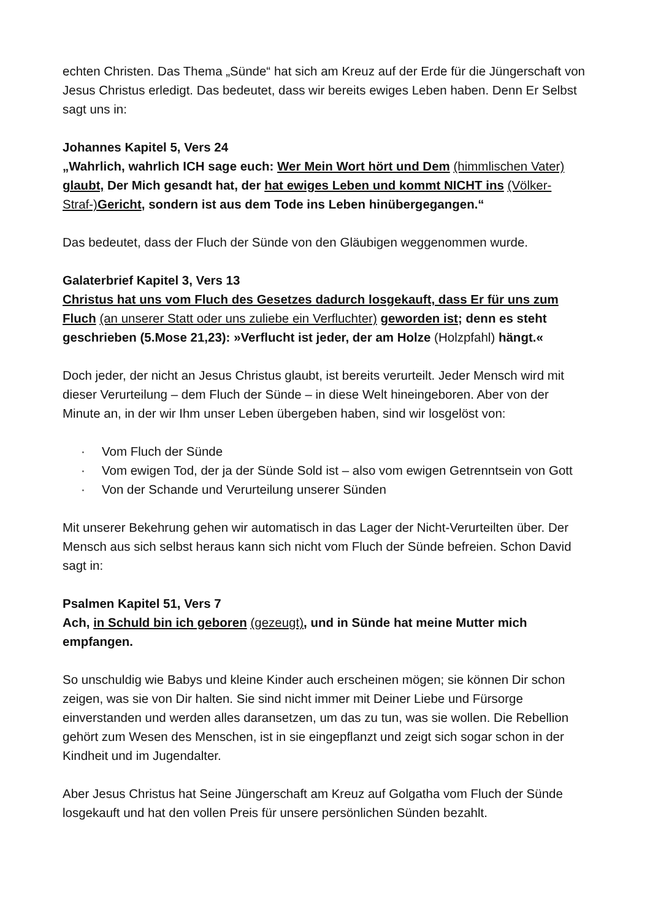echten Christen. Das Thema „Sünde“ hat sich am Kreuz auf der Erde für die Jüngerschaft von Jesus Christus erledigt. Das bedeutet, dass wir bereits ewiges Leben haben. Denn Er Selbst sagt uns in:
Johannes Kapitel 5, Vers 24
„Wahrlich, wahrlich ICH sage euch: Wer Mein Wort hört und Dem (himmlischen Vater) glaubt, Der Mich gesandt hat, der hat ewiges Leben und kommt NICHT ins (Völker-Straf-)Gericht, sondern ist aus dem Tode ins Leben hinübergegangen.“
Das bedeutet, dass der Fluch der Sünde von den Gläubigen weggenommen wurde.
Galaterbrief Kapitel 3, Vers 13
Christus hat uns vom Fluch des Gesetzes dadurch losgekauft, dass Er für uns zum Fluch (an unserer Statt oder uns zuliebe ein Verfluchter) geworden ist; denn es steht geschrieben (5.Mose 21,23): »Verflucht ist jeder, der am Holze (Holzpfahl) hängt.«
Doch jeder, der nicht an Jesus Christus glaubt, ist bereits verurteilt. Jeder Mensch wird mit dieser Verurteilung – dem Fluch der Sünde – in diese Welt hineingeboren. Aber von der Minute an, in der wir Ihm unser Leben übergeben haben, sind wir losgelöst von:
· Vom Fluch der Sünde
· Vom ewigen Tod, der ja der Sünde Sold ist – also vom ewigen Getrenntsein von Gott
· Von der Schande und Verurteilung unserer Sünden
Mit unserer Bekehrung gehen wir automatisch in das Lager der Nicht-Verurteilten über. Der Mensch aus sich selbst heraus kann sich nicht vom Fluch der Sünde befreien. Schon David sagt in:
Psalmen Kapitel 51, Vers 7
Ach, in Schuld bin ich geboren (gezeugt), und in Sünde hat meine Mutter mich empfangen.
So unschuldig wie Babys und kleine Kinder auch erscheinen mögen; sie können Dir schon zeigen, was sie von Dir halten. Sie sind nicht immer mit Deiner Liebe und Fürsorge einverstanden und werden alles daransetzen, um das zu tun, was sie wollen. Die Rebellion gehört zum Wesen des Menschen, ist in sie eingepflanzt und zeigt sich sogar schon in der Kindheit und im Jugendalter.
Aber Jesus Christus hat Seine Jüngerschaft am Kreuz auf Golgatha vom Fluch der Sünde losgekauft und hat den vollen Preis für unsere persönlichen Sünden bezahlt.